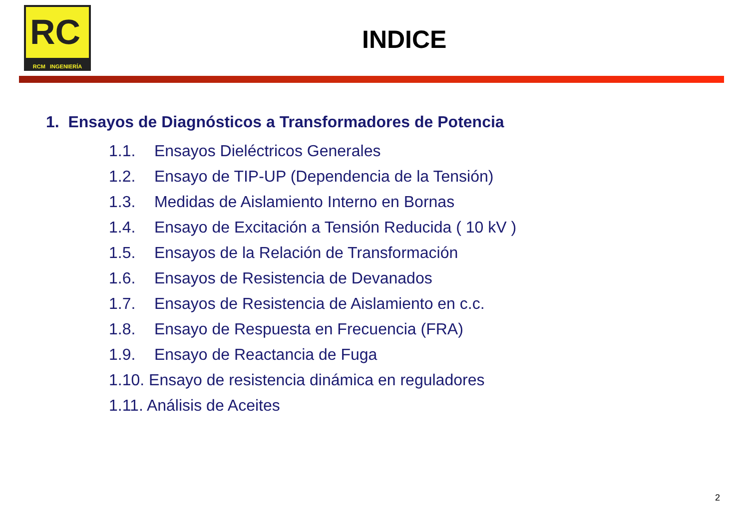RC
RCM INGENIERÍA
INDICE
1. Ensayos de Diagnósticos a Transformadores de Potencia
1.1. Ensayos Dieléctricos Generales
1.2. Ensayo de TIP-UP (Dependencia de la Tensión)
1.3. Medidas de Aislamiento Interno en Bornas
1.4. Ensayo de Excitación a Tensión Reducida ( 10 kV )
1.5. Ensayos de la Relación de Transformación
1.6. Ensayos de Resistencia de Devanados
1.7. Ensayos de Resistencia de Aislamiento en c.c.
1.8. Ensayo de Respuesta en Frecuencia (FRA)
1.9. Ensayo de Reactancia de Fuga
1.10. Ensayo de resistencia dinámica en reguladores
1.11. Análisis de Aceites
2